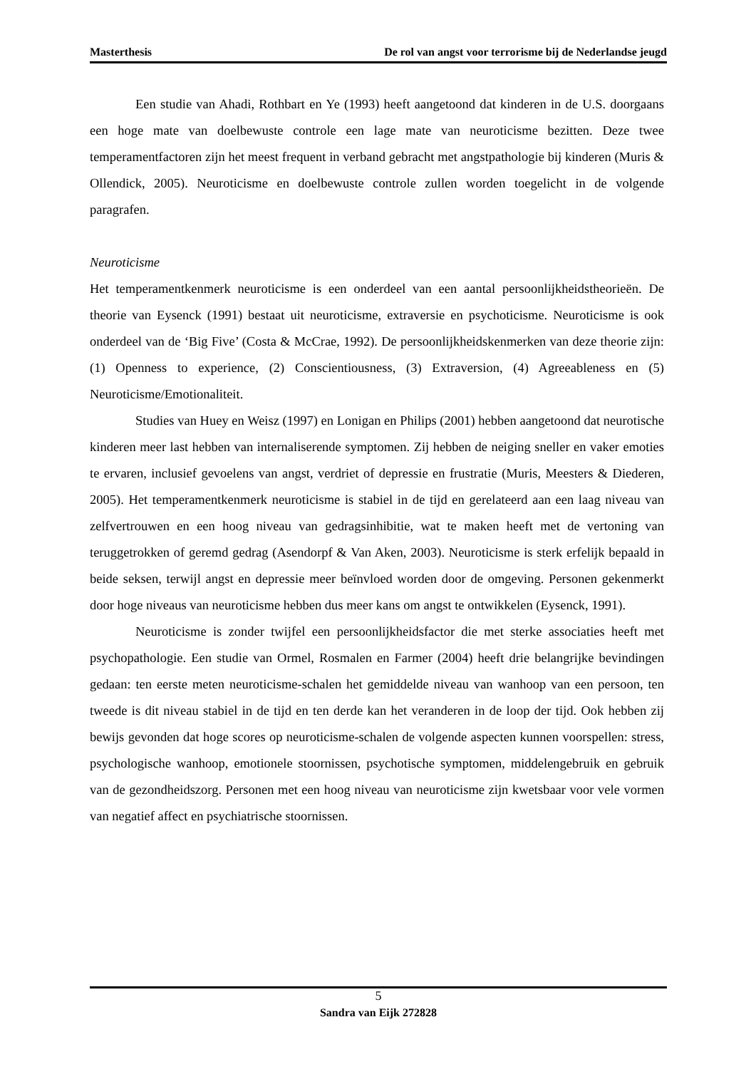Masterthesis De rol van angst voor terrorisme bij de Nederlandse jeugd
Een studie van Ahadi, Rothbart en Ye (1993) heeft aangetoond dat kinderen in de U.S. doorgaans een hoge mate van doelbewuste controle een lage mate van neuroticisme bezitten. Deze twee temperamentfactoren zijn het meest frequent in verband gebracht met angstpathologie bij kinderen (Muris & Ollendick, 2005). Neuroticisme en doelbewuste controle zullen worden toegelicht in de volgende paragrafen.
Neuroticisme
Het temperamentkenmerk neuroticisme is een onderdeel van een aantal persoonlijkheidstheorieën. De theorie van Eysenck (1991) bestaat uit neuroticisme, extraversie en psychoticisme. Neuroticisme is ook onderdeel van de ‘Big Five’ (Costa & McCrae, 1992). De persoonlijkheidskenmerken van deze theorie zijn: (1) Openness to experience, (2) Conscientiousness, (3) Extraversion, (4) Agreeableness en (5) Neuroticisme/Emotionaliteit.
Studies van Huey en Weisz (1997) en Lonigan en Philips (2001) hebben aangetoond dat neurotische kinderen meer last hebben van internaliserende symptomen. Zij hebben de neiging sneller en vaker emoties te ervaren, inclusief gevoelens van angst, verdriet of depressie en frustratie (Muris, Meesters & Diederen, 2005). Het temperamentkenmerk neuroticisme is stabiel in de tijd en gerelateerd aan een laag niveau van zelfvertrouwen en een hoog niveau van gedragsinhibitie, wat te maken heeft met de vertoning van teruggetrokken of geremd gedrag (Asendorpf & Van Aken, 2003). Neuroticisme is sterk erfelijk bepaald in beide seksen, terwijl angst en depressie meer beïnvloed worden door de omgeving. Personen gekenmerkt door hoge niveaus van neuroticisme hebben dus meer kans om angst te ontwikkelen (Eysenck, 1991).
Neuroticisme is zonder twijfel een persoonlijkheidsfactor die met sterke associaties heeft met psychopathologie. Een studie van Ormel, Rosmalen en Farmer (2004) heeft drie belangrijke bevindingen gedaan: ten eerste meten neuroticisme-schalen het gemiddelde niveau van wanhoop van een persoon, ten tweede is dit niveau stabiel in de tijd en ten derde kan het veranderen in de loop der tijd. Ook hebben zij bewijs gevonden dat hoge scores op neuroticisme-schalen de volgende aspecten kunnen voorspellen: stress, psychologische wanhoop, emotionele stoornissen, psychotische symptomen, middelengebruik en gebruik van de gezondheidszorg. Personen met een hoog niveau van neuroticisme zijn kwetsbaar voor vele vormen van negatief affect en psychiatrische stoornissen.
5
Sandra van Eijk 272828